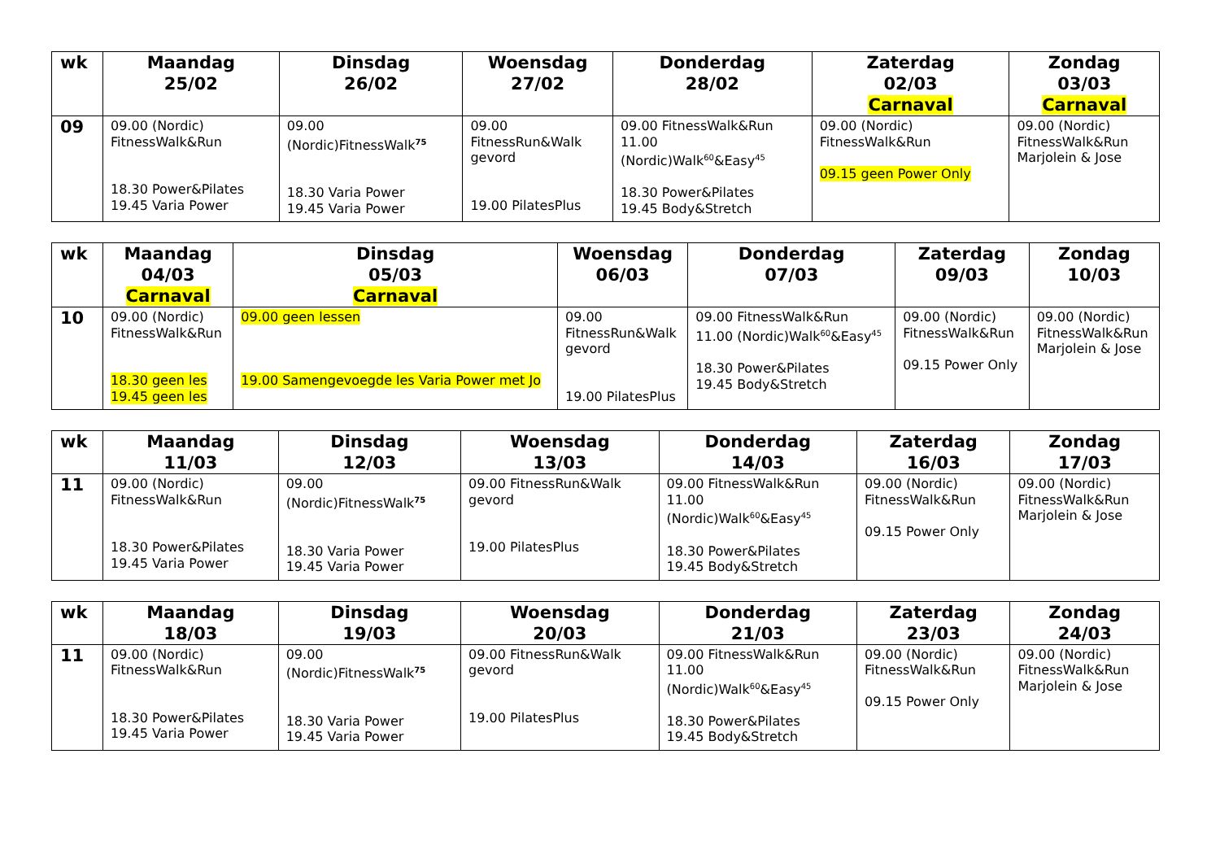| wk | Maandag 25/02 | Dinsdag 26/02 | Woensdag 27/02 | Donderdag 28/02 | Zaterdag 02/03 Carnaval | Zondag 03/03 Carnaval |
| --- | --- | --- | --- | --- | --- | --- |
| 09 | 09.00 (Nordic) FitnessWalk&Run 18.30 Power&Pilates 19.45 Varia Power | 09.00 (Nordic)FitnessWalk<sup>75</sup> 18.30 Varia Power 19.45 Varia Power | 09.00 FitnessRun&Walk gevord 19.00 PilatesPlus | 09.00 FitnessWalk&Run 11.00 (Nordic)Walk<sup>60</sup>&Easy<sup>45</sup> 18.30 Power&Pilates 19.45 Body&Stretch | 09.00 (Nordic) FitnessWalk&Run 09.15 geen Power Only | 09.00 (Nordic) FitnessWalk&Run Marjolein & Jose |
| wk | Maandag 04/03 Carnaval | Dinsdag 05/03 Carnaval | Woensdag 06/03 | Donderdag 07/03 | Zaterdag 09/03 | Zondag 10/03 |
| --- | --- | --- | --- | --- | --- | --- |
| 10 | 09.00 (Nordic) FitnessWalk&Run 18.30 geen les 19.45 geen les | 09.00 geen lessen 19.00 Samengevoegde les Varia Power met Jo | 09.00 FitnessRun&Walk gevord 19.00 PilatesPlus | 09.00 FitnessWalk&Run 11.00 (Nordic)Walk<sup>60</sup>&Easy<sup>45</sup> 18.30 Power&Pilates 19.45 Body&Stretch | 09.00 (Nordic) FitnessWalk&Run 09.15 Power Only | 09.00 (Nordic) FitnessWalk&Run Marjolein & Jose |
| wk | Maandag 11/03 | Dinsdag 12/03 | Woensdag 13/03 | Donderdag 14/03 | Zaterdag 16/03 | Zondag 17/03 |
| --- | --- | --- | --- | --- | --- | --- |
| 11 | 09.00 (Nordic) FitnessWalk&Run 18.30 Power&Pilates 19.45 Varia Power | 09.00 (Nordic)FitnessWalk<sup>75</sup> 18.30 Varia Power 19.45 Varia Power | 09.00 FitnessRun&Walk gevord 19.00 PilatesPlus | 09.00 FitnessWalk&Run 11.00 (Nordic)Walk<sup>60</sup>&Easy<sup>45</sup> 18.30 Power&Pilates 19.45 Body&Stretch | 09.00 (Nordic) FitnessWalk&Run 09.15 Power Only | 09.00 (Nordic) FitnessWalk&Run Marjolein & Jose |
| wk | Maandag 18/03 | Dinsdag 19/03 | Woensdag 20/03 | Donderdag 21/03 | Zaterdag 23/03 | Zondag 24/03 |
| --- | --- | --- | --- | --- | --- | --- |
| 11 | 09.00 (Nordic) FitnessWalk&Run 18.30 Power&Pilates 19.45 Varia Power | 09.00 (Nordic)FitnessWalk<sup>75</sup> 18.30 Varia Power 19.45 Varia Power | 09.00 FitnessRun&Walk gevord 19.00 PilatesPlus | 09.00 FitnessWalk&Run 11.00 (Nordic)Walk<sup>60</sup>&Easy<sup>45</sup> 18.30 Power&Pilates 19.45 Body&Stretch | 09.00 (Nordic) FitnessWalk&Run 09.15 Power Only | 09.00 (Nordic) FitnessWalk&Run Marjolein & Jose |